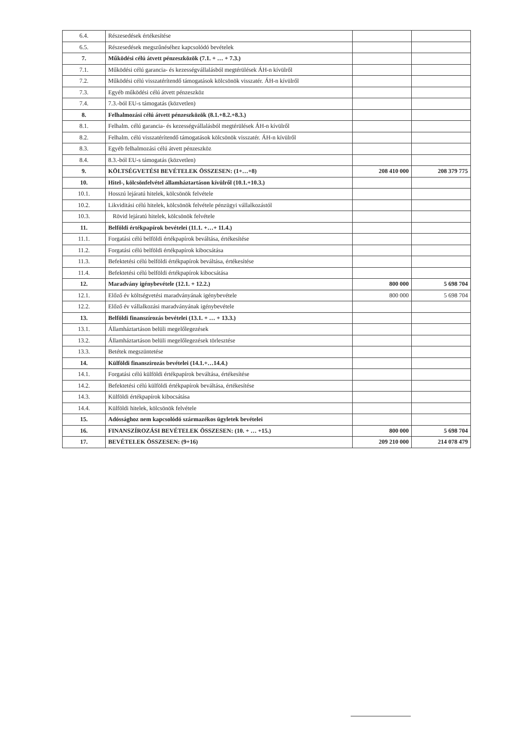| 6.4. | Részesedések értékesítése | | |
| 6.5. | Részesedések megszűnéséhez kapcsolódó bevételek | | |
| 7. | Működési célú átvett pénzeszközök (7.1. + … + 7.3.) | | |
| 7.1. | Működési célú garancia- és kezességvállalásból megtérülések ÁH-n kívülről | | |
| 7.2. | Működési célú visszatérítendő támogatások kölcsönök visszatér. ÁH-n kívülről | | |
| 7.3. | Egyéb működési célú átvett pénzeszköz | | |
| 7.4. | 7.3.-ból EU-s támogatás (közvetlen) | | |
| 8. | Felhalmozási célú átvett pénzeszközök (8.1.+8.2.+8.3.) | | |
| 8.1. | Felhalm. célú garancia- és kezességvállalásból megtérülések ÁH-n kívülről | | |
| 8.2. | Felhalm. célú visszatérítendő támogatások kölcsönök visszatér. ÁH-n kívülről | | |
| 8.3. | Egyéb felhalmozási célú átvett pénzeszköz | | |
| 8.4. | 8.3.-ból EU-s támogatás (közvetlen) | | |
| 9. | KÖLTSÉGVETÉSI BEVÉTELEK ÖSSZESEN: (1+…+8) | 208 410 000 | 208 379 775 |
| 10. | Hitel-, kölcsönfelvétel államháztartáson kívülről (10.1.+10.3.) | | |
| 10.1. | Hosszú lejáratú hitelek, kölcsönök felvétele | | |
| 10.2. | Likviditási célú hitelek, kölcsönök felvétele pénzügyi vállalkozástól | | |
| 10.3. | Rövid lejáratú hitelek, kölcsönök felvétele | | |
| 11. | Belföldi értékpapírok bevételei (11.1. +…+ 11.4.) | | |
| 11.1. | Forgatási célú belföldi értékpapírok beváltása, értékesítése | | |
| 11.2. | Forgatási célú belföldi értékpapírok kibocsátása | | |
| 11.3. | Befektetési célú belföldi értékpapírok beváltása, értékesítése | | |
| 11.4. | Befektetési célú belföldi értékpapírok kibocsátása | | |
| 12. | Maradvány igénybevétele (12.1. + 12.2.) | 800 000 | 5 698 704 |
| 12.1. | Előző év költségvetési maradványának igénybevétele | 800 000 | 5 698 704 |
| 12.2. | Előző év vállalkozási maradványának igénybevétele | | |
| 13. | Belföldi finanszírozás bevételei (13.1. + … + 13.3.) | | |
| 13.1. | Államháztartáson belüli megelőlegezések | | |
| 13.2. | Államháztartáson belüli megelőlegezések törlesztése | | |
| 13.3. | Betétek megszüntetése | | |
| 14. | Külföldi finanszírozás bevételei (14.1.+…14.4.) | | |
| 14.1. | Forgatási célú külföldi értékpapírok beváltása, értékesítése | | |
| 14.2. | Befektetési célú külföldi értékpapírok beváltása, értékesítése | | |
| 14.3. | Külföldi értékpapírok kibocsátása | | |
| 14.4. | Külföldi hitelek, kölcsönök felvétele | | |
| 15. | Adóssághoz nem kapcsolódó származékos ügyletek bevételei | | |
| 16. | FINANSZÍROZÁSI BEVÉTELEK ÖSSZESEN: (10. + … +15.) | 800 000 | 5 698 704 |
| 17. | BEVÉTELEK ÖSSZESEN: (9+16) | 209 210 000 | 214 078 479 |